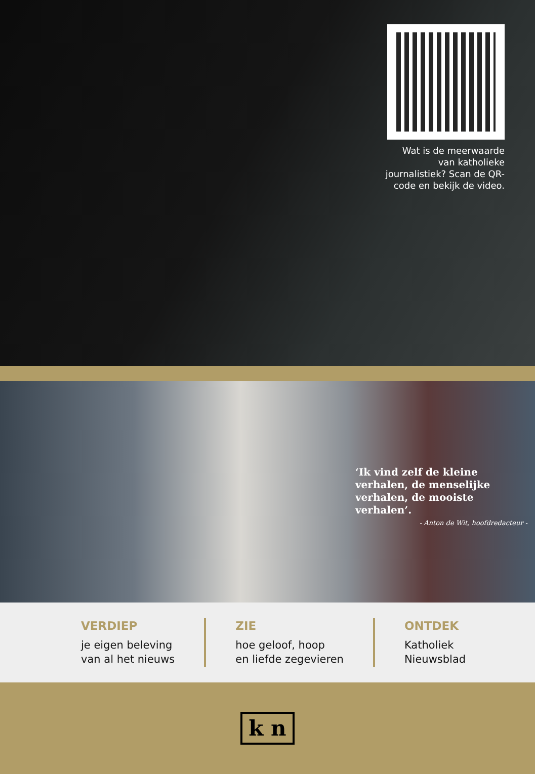Wat is de meerwaarde van katholieke journalistiek? Scan de QR-code en bekijk de video.
‘Ik vind zelf de kleine verhalen, de menselijke verhalen, de mooiste verhalen’.
- Anton de Wit, hoofdredacteur -
VERDIEP
je eigen beleving
van al het nieuws
ZIE
hoe geloof, hoop
en liefde zegevieren
ONTDEK
Katholiek
Nieuwsblad
k n